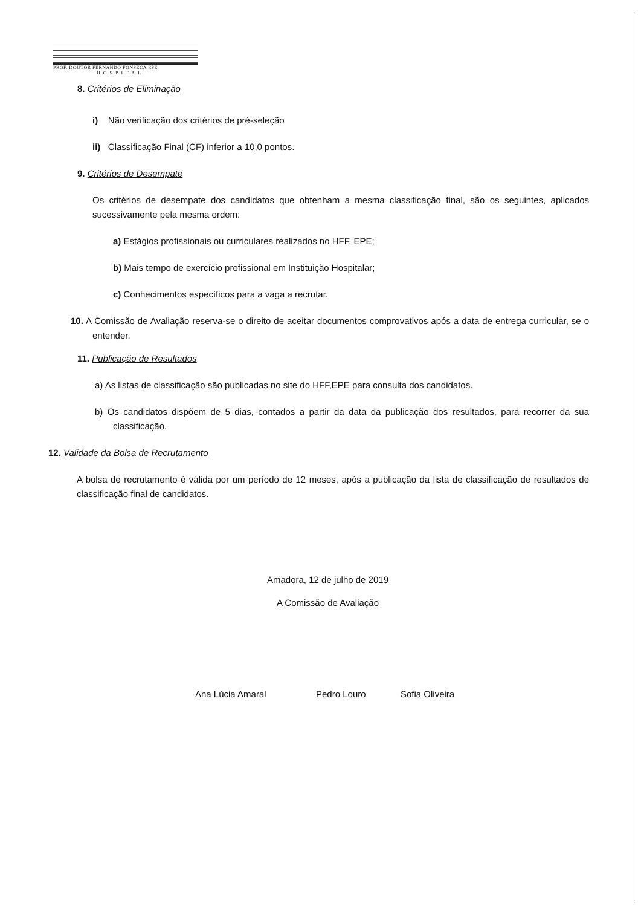PROF. DOUTOR FERNANDO FONSECA EPE
HOSPITAL
8. Critérios de Eliminação
i) Não verificação dos critérios de pré-seleção
ii) Classificação Final (CF) inferior a 10,0 pontos.
9. Critérios de Desempate
Os critérios de desempate dos candidatos que obtenham a mesma classificação final, são os seguintes, aplicados sucessivamente pela mesma ordem:
a) Estágios profissionais ou curriculares realizados no HFF, EPE;
b) Mais tempo de exercício profissional em Instituição Hospitalar;
c) Conhecimentos específicos para a vaga a recrutar.
10. A Comissão de Avaliação reserva-se o direito de aceitar documentos comprovativos após a data de entrega curricular, se o entender.
11. Publicação de Resultados
a) As listas de classificação são publicadas no site do HFF,EPE para consulta dos candidatos.
b) Os candidatos dispõem de 5 dias, contados a partir da data da publicação dos resultados, para recorrer da sua classificação.
12. Validade da Bolsa de Recrutamento
A bolsa de recrutamento é válida por um período de 12 meses, após a publicação da lista de classificação de resultados de classificação final de candidatos.
Amadora, 12 de julho de 2019
A Comissão de Avaliação
Ana Lúcia Amaral Pedro Louro Sofia Oliveira